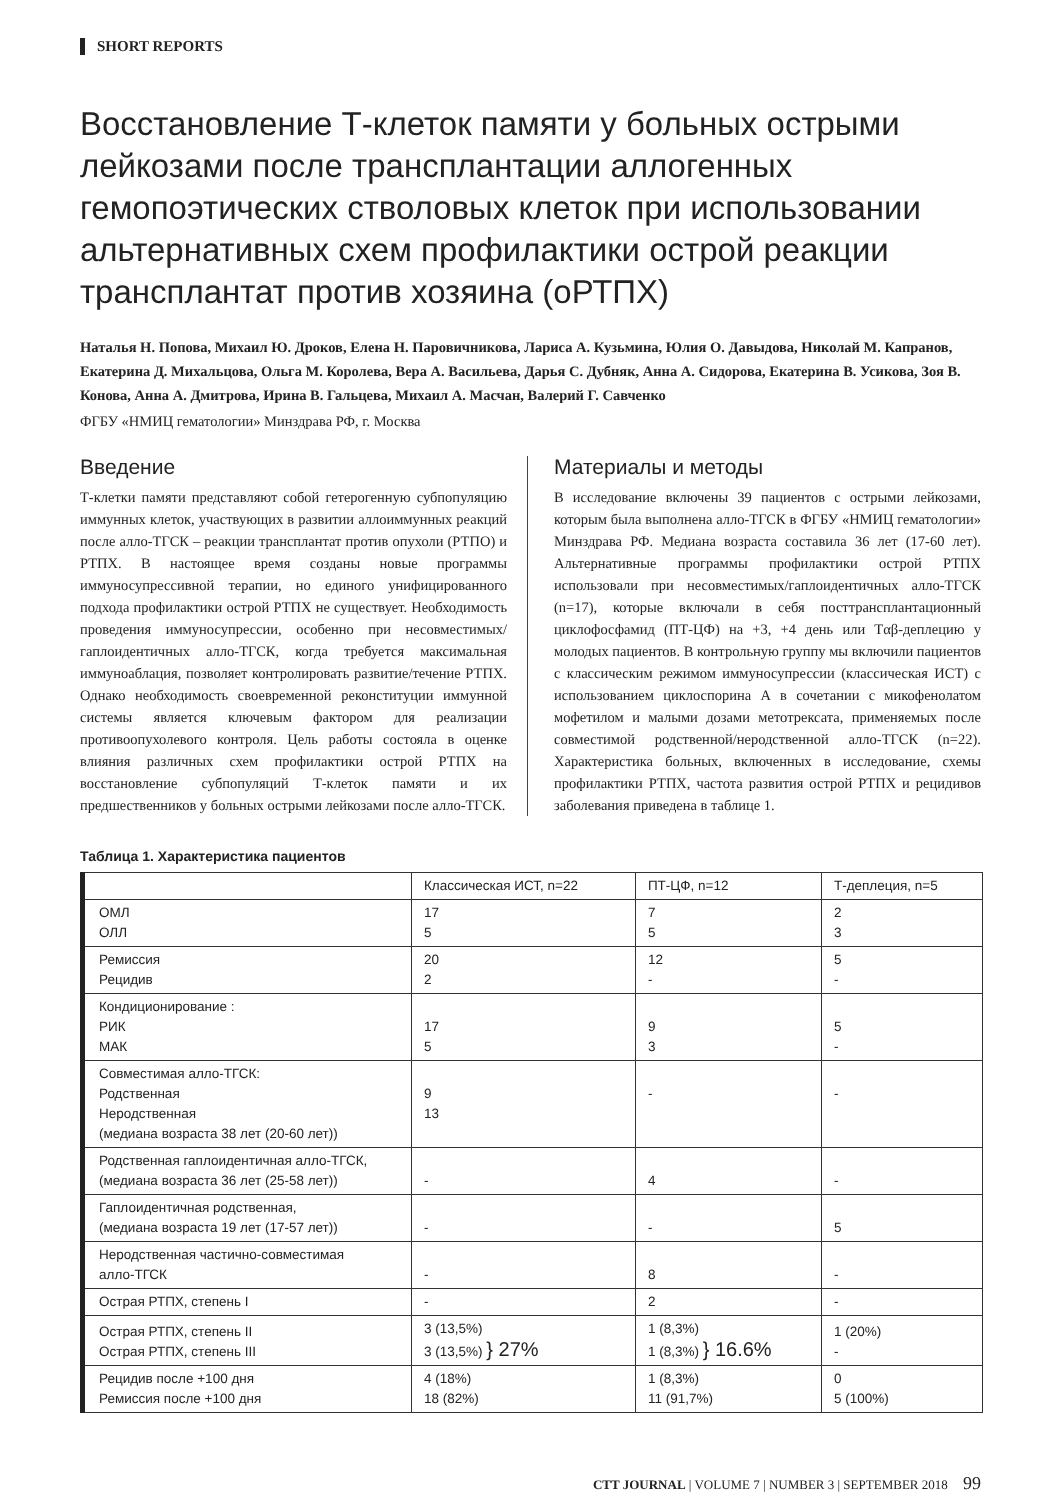SHORT REPORTS
Восстановление Т-клеток памяти у больных острыми лейкозами после трансплантации аллогенных гемопоэтических стволовых клеток при использовании альтернативных схем профилактики острой реакции трансплантат против хозяина (оРТПХ)
Наталья Н. Попова, Михаил Ю. Дроков, Елена Н. Паровичникова, Лариса А. Кузьмина, Юлия О. Давыдова, Николай М. Капранов, Екатерина Д. Михальцова, Ольга М. Королева, Вера А. Васильева, Дарья С. Дубняк, Анна А. Сидорова, Екатерина В. Усикова, Зоя В. Конова, Анна А. Дмитрова, Ирина В. Гальцева, Михаил А. Масчан, Валерий Г. Савченко
ФГБУ «НМИЦ гематологии» Минздрава РФ, г. Москва
Введение
Т-клетки памяти представляют собой гетерогенную субпопуляцию иммунных клеток, участвующих в развитии аллоиммунных реакций после алло-ТГСК – реакции трансплантат против опухоли (РТПО) и РТПХ. В настоящее время созданы новые программы иммуносупрессивной терапии, но единого унифицированного подхода профилактики острой РТПХ не существует. Необходимость проведения иммуносупрессии, особенно при несовместимых/гаплоидентичных алло-ТГСК, когда требуется максимальная иммуноаблация, позволяет контролировать развитие/течение РТПХ. Однако необходимость своевременной реконституции иммунной системы является ключевым фактором для реализации противоопухолевого контроля. Цель работы состояла в оценке влияния различных схем профилактики острой РТПХ на восстановление субпопуляций Т-клеток памяти и их предшественников у больных острыми лейкозами после алло-ТГСК.
Материалы и методы
В исследование включены 39 пациентов с острыми лейкозами, которым была выполнена алло-ТГСК в ФГБУ «НМИЦ гематологии» Минздрава РФ. Медиана возраста составила 36 лет (17-60 лет). Альтернативные программы профилактики острой РТПХ использовали при несовместимых/гаплоидентичных алло-ТГСК (n=17), которые включали в себя посттрансплантационный циклофосфамид (ПТ-ЦФ) на +3, +4 день или Tαβ-деплецию у молодых пациентов. В контрольную группу мы включили пациентов с классическим режимом иммуносупрессии (классическая ИСТ) с использованием циклоспорина А в сочетании с микофенолатом мофетилом и малыми дозами метотрексата, применяемых после совместимой родственной/неродственной алло-ТГСК (n=22). Характеристика больных, включенных в исследование, схемы профилактики РТПХ, частота развития острой РТПХ и рецидивов заболевания приведена в таблице 1.
Таблица 1. Характеристика пациентов
| | Классическая ИСТ, n=22 | ПТ-ЦФ, n=12 | Т-деплеция, n=5 |
| ОМЛ ОЛЛ | 17 5 | 7 5 | 2 3 |
| Ремиссия Рецидив | 20 2 | 12 - | 5 - |
| Кондиционирование : РИК МАК | 17 5 | 9 3 | 5 - |
| Совместимая алло-ТГСК: Родственная Неродственная (медиана возраста 38 лет (20-60 лет)) | 9 13 | - | - |
| Родственная гаплоидентичная алло-ТГСК, (медиана возраста 36 лет (25-58 лет)) | - | 4 | - |
| Гаплоидентичная родственная, (медиана возраста 19 лет (17-57 лет)) | - | - | 5 |
| Неродственная частично-совместимая алло-ТГСК | - | 8 | - |
| Острая РТПХ, степень I | - | 2 | - |
| Острая РТПХ, степень II Острая РТПХ, степень III | 3 (13,5%) 3 (13,5%) } 27% | 1 (8,3%) 1 (8,3%) } 16.6% | 1 (20%) - |
| Рецидив после +100 дня Ремиссия после +100 дня | 4 (18%) 18 (82%) | 1 (8,3%) 11 (91,7%) | 0 5 (100%) |
CTT JOURNAL | VOLUME 7 | NUMBER 3 | SEPTEMBER 2018 99